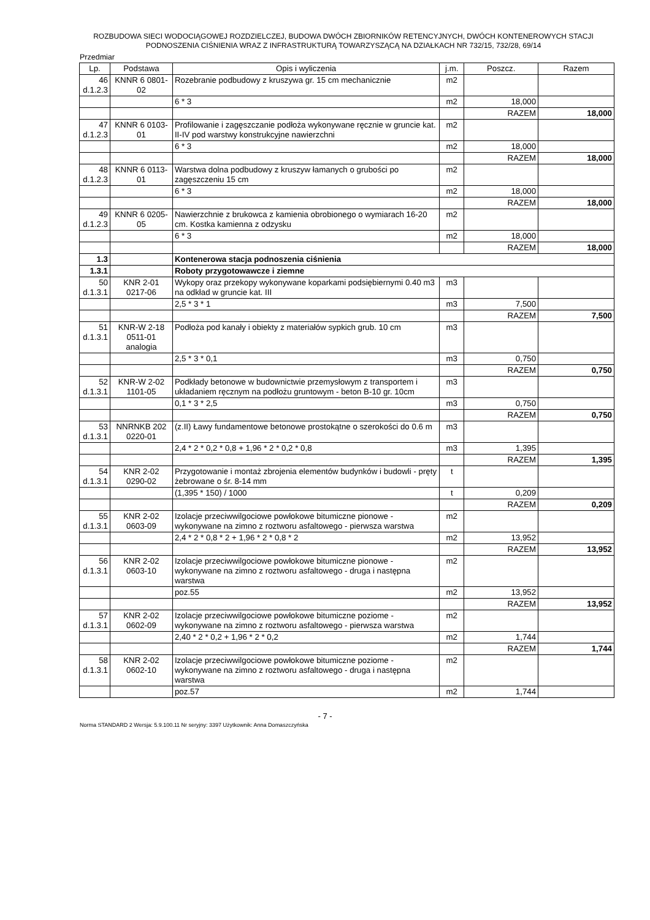ROZBUDOWA SIECI WODOCIĄGOWEJ ROZDZIELCZEJ, BUDOWA DWÓCH ZBIORNIKÓW RETENCYJNYCH, DWÓCH KONTENEROWYCH STACJI PODNOSZENIA CIŚNIENIA WRAZ Z INFRASTRUKTURĄ TOWARZYSZĄCĄ NA DZIAŁKACH NR 732/15, 732/28, 69/14
Przedmiar
| Lp. | Podstawa | Opis i wyliczenia | j.m. | Poszcz. | Razem |
| --- | --- | --- | --- | --- | --- |
| 46 d.1.2.3 | KNNR 6 0801- 02 | Rozebranie podbudowy z kruszywa gr. 15 cm mechanicznie | m2 | | |
| | | 6 * 3 | m2 | 18,000 | |
| | | | | RAZEM | 18,000 |
| 47 d.1.2.3 | KNNR 6 0103- 01 | Profilowanie i zagęszczanie podłoża wykonywane ręcznie w gruncie kat. II-IV pod warstwy konstrukcyjne nawierzchni | m2 | | |
| | | 6 * 3 | m2 | 18,000 | |
| | | | | RAZEM | 18,000 |
| 48 d.1.2.3 | KNNR 6 0113- 01 | Warstwa dolna podbudowy z kruszyw łamanych o grubości po zagęszczeniu 15 cm | m2 | | |
| | | 6 * 3 | m2 | 18,000 | |
| | | | | RAZEM | 18,000 |
| 49 d.1.2.3 | KNNR 6 0205- 05 | Nawierzchnie z brukowca z kamienia obrobionego o wymiarach 16-20 cm. Kostka kamienna z odzysku | m2 | | |
| | | 6 * 3 | m2 | 18,000 | |
| | | | | RAZEM | 18,000 |
| 1.3 | | Kontenerowa stacja podnoszenia ciśnienia | | | |
| 1.3.1 | | Roboty przygotowawcze i ziemne | | | |
| 50 d.1.3.1 | KNR 2-01 0217-06 | Wykopy oraz przekopy wykonywane koparkami podsiębiernymi 0.40 m3 na odkład w gruncie kat. III | m3 | | |
| | | 2,5 * 3 * 1 | m3 | 7,500 | |
| | | | | RAZEM | 7,500 |
| 51 d.1.3.1 | KNR-W 2-18 0511-01 analogia | Podłoża pod kanały i obiekty z materiałów sypkich grub. 10 cm | m3 | | |
| | | 2,5 * 3 * 0,1 | m3 | 0,750 | |
| | | | | RAZEM | 0,750 |
| 52 d.1.3.1 | KNR-W 2-02 1101-05 | Podkłady betonowe w budownictwie przemysłowym z transportem i układaniem ręcznym na podłożu gruntowym - beton B-10 gr. 10cm | m3 | | |
| | | 0,1 * 3 * 2,5 | m3 | 0,750 | |
| | | | | RAZEM | 0,750 |
| 53 d.1.3.1 | NNRNKB 202 0220-01 | (z.II) Ławy fundamentowe betonowe prostokątne o szerokości do 0.6 m | m3 | | |
| | | 2,4 * 2 * 0,2 * 0,8 + 1,96 * 2 * 0,2 * 0,8 | m3 | 1,395 | |
| | | | | RAZEM | 1,395 |
| 54 d.1.3.1 | KNR 2-02 0290-02 | Przygotowanie i montaż zbrojenia elementów budynków i budowli - pręty żebrowane o śr. 8-14 mm | t | | |
| | | (1,395 * 150) / 1000 | t | 0,209 | |
| | | | | RAZEM | 0,209 |
| 55 d.1.3.1 | KNR 2-02 0603-09 | Izolacje przeciwwilgociowe powłokowe bitumiczne pionowe - wykonywane na zimno z roztworu asfaltowego - pierwsza warstwa | m2 | | |
| | | 2,4 * 2 * 0,8 * 2 + 1,96 * 2 * 0,8 * 2 | m2 | 13,952 | |
| | | | | RAZEM | 13,952 |
| 56 d.1.3.1 | KNR 2-02 0603-10 | Izolacje przeciwwilgociowe powłokowe bitumiczne pionowe - wykonywane na zimno z roztworu asfaltowego - druga i następna warstwa | m2 | | |
| | | poz.55 | m2 | 13,952 | |
| | | | | RAZEM | 13,952 |
| 57 d.1.3.1 | KNR 2-02 0602-09 | Izolacje przeciwwilgociowe powłokowe bitumiczne poziome - wykonywane na zimno z roztworu asfaltowego - pierwsza warstwa | m2 | | |
| | | 2,40 * 2 * 0,2 + 1,96 * 2 * 0,2 | m2 | 1,744 | |
| | | | | RAZEM | 1,744 |
| 58 d.1.3.1 | KNR 2-02 0602-10 | Izolacje przeciwwilgociowe powłokowe bitumiczne poziome - wykonywane na zimno z roztworu asfaltowego - druga i następna warstwa | m2 | | |
| | | poz.57 | m2 | 1,744 | |
- 7 -
Norma STANDARD 2 Wersja: 5.9.100.11 Nr seryjny: 3397 Użytkownik: Anna Domaszczyńska